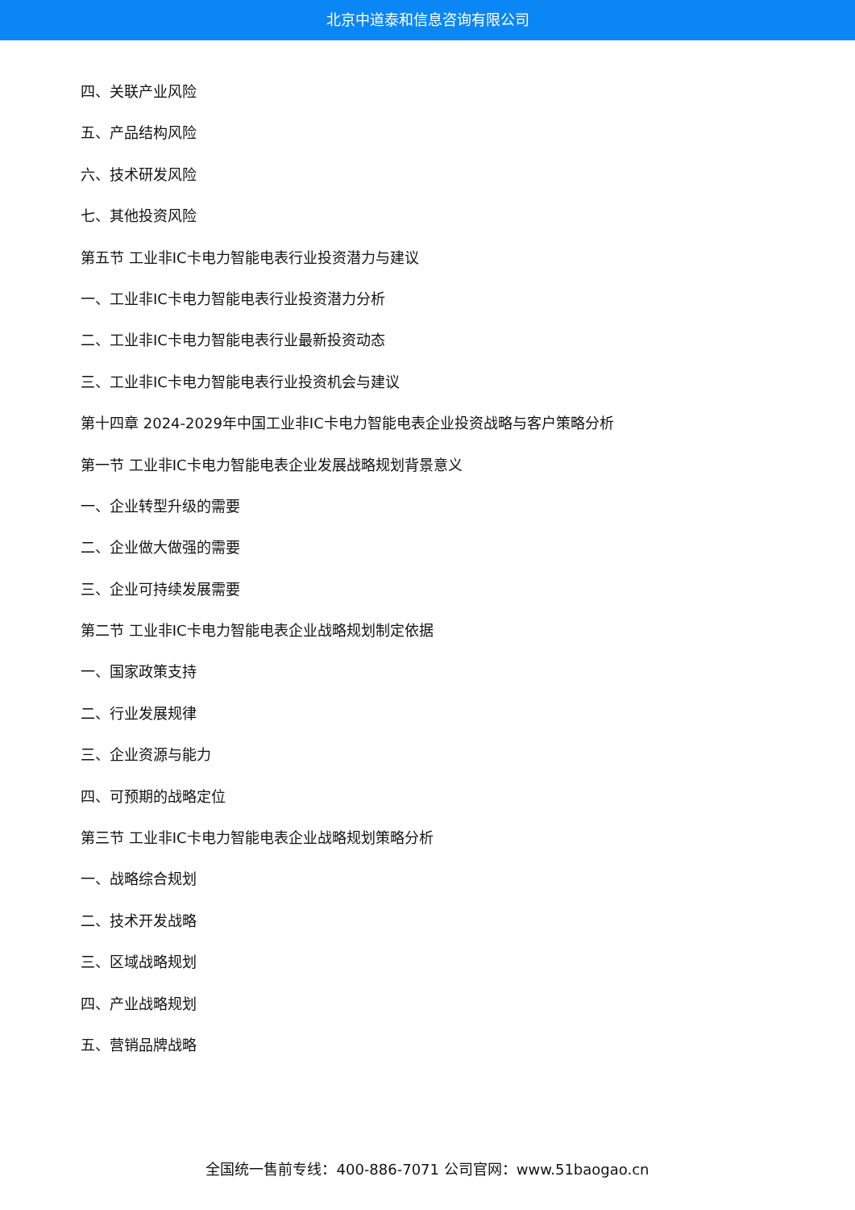北京中道泰和信息咨询有限公司
四、关联产业风险
五、产品结构风险
六、技术研发风险
七、其他投资风险
第五节 工业非IC卡电力智能电表行业投资潜力与建议
一、工业非IC卡电力智能电表行业投资潜力分析
二、工业非IC卡电力智能电表行业最新投资动态
三、工业非IC卡电力智能电表行业投资机会与建议
第十四章 2024-2029年中国工业非IC卡电力智能电表企业投资战略与客户策略分析
第一节 工业非IC卡电力智能电表企业发展战略规划背景意义
一、企业转型升级的需要
二、企业做大做强的需要
三、企业可持续发展需要
第二节 工业非IC卡电力智能电表企业战略规划制定依据
一、国家政策支持
二、行业发展规律
三、企业资源与能力
四、可预期的战略定位
第三节 工业非IC卡电力智能电表企业战略规划策略分析
一、战略综合规划
二、技术开发战略
三、区域战略规划
四、产业战略规划
五、营销品牌战略
全国统一售前专线：400-886-7071 公司官网：www.51baogao.cn